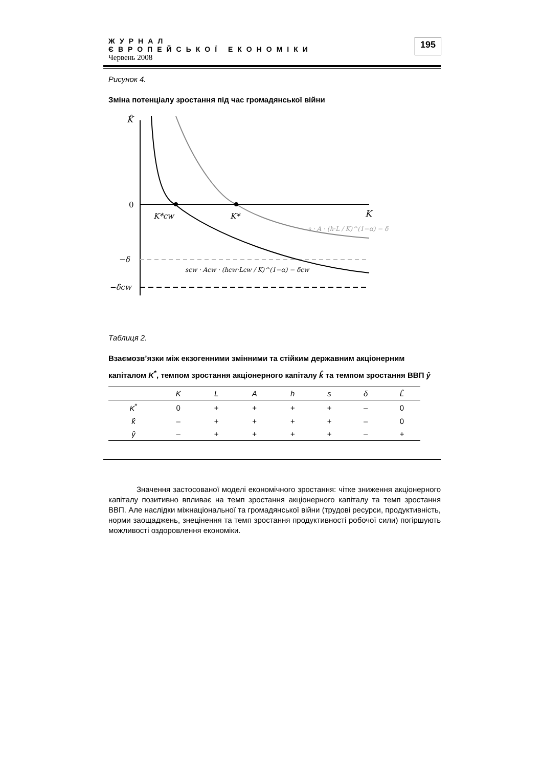ЖУРНАЛ
ЄВРОПЕЙСЬКОЇ ЕКОНОМІКИ
Червень 2008
195
Рисунок 4.
Зміна потенціалу зростання під час громадянської війни
K̂
0
K
K*cw
K*
−δ
−δcw
s · A · (h·L / K)^(1−α) − δ
scw · Acw · (hcw·Lcw / K)^(1−α) − δcw
Таблиця 2.
Взаємозв’язки між екзогенними змінними та стійким державним акціонерним капіталом K<sup>*</sup>, темпом зростання акціонерного капіталу k̂ та темпом зростання ВВП ŷ
| | K | L | A | h | s | δ | L̂ |
| --- | --- | --- | --- | --- | --- | --- | --- |
| K<sup>*</sup> | 0 | + | + | + | + | – | 0 |
| k̂ | – | + | + | + | + | – | 0 |
| ŷ | – | + | + | + | + | – | + |
Значення застосованої моделі економічного зростання: чітке зниження акціонерного капіталу позитивно впливає на темп зростання акціонерного капіталу та темп зростання ВВП. Але наслідки міжнаціональної та громадянської війни (трудові ресурси, продуктивність, норми заощаджень, знецінення та темп зростання продуктивності робочої сили) погіршують можливості оздоровлення економіки.